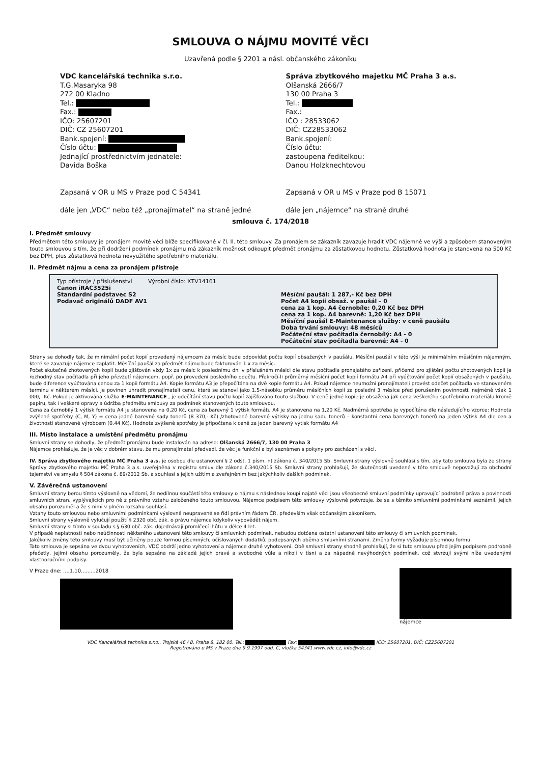SMLOUVA O NÁJMU MOVITÉ VĚCI
Uzavřená podle § 2201 a násl. občanského zákoníku
VDC kancelářská technika s.r.o.
T.G.Masaryka 98
272 00 Kladno
Tel.:
Fax.:
IČO: 25607201
DIČ: CZ 25607201
Bank.spojení:
Číslo účtu:
Jednající prostřednictvím jednatele:
Davida Boška
Zapsaná v OR u MS v Praze pod C 54341
dále jen „VDC“ nebo též „pronajímatel“ na straně jedné
Správa zbytkového majetku MČ Praha 3 a.s.
Olšanská 2666/7
130 00 Praha 3
Tel.:
Fax.:
IČO : 28533062
DIČ: CZ28533062
Bank.spojení:
Číslo účtu:
zastoupena ředitelkou:
Danou Holzknechtovou
Zapsaná v OR u MS v Praze pod B 15071
dále jen „nájemce“ na straně druhé
smlouva č. 174/2018
I. Předmět smlouvy
Předmětem této smlouvy je pronájem movité věci blíže specifikované v čl. II. této smlouvy. Za pronájem se zákazník zavazuje hradit VDC nájemné ve výši a způsobem stanoveným touto smlouvou s tím, že při dodržení podmínek pronájmu má zákazník možnost odkoupit předmět pronájmu za zůstatkovou hodnotu. Zůstatková hodnota je stanovena na 500 Kč bez DPH, plus zůstatková hodnota nevyužitého spotřebního materiálu.
II. Předmět nájmu a cena za pronájem přístroje
Typ přístroje / příslušenství Výrobní číslo: XTV14161
Canon iRAC3525i
Standardní podstavec S2
Podavač originálů DADF AV1
Měsíční paušál: 1 287,- Kč bez DPH
Počet A4 kopií obsaž. v paušál – 0
cena za 1 kop. A4 černobíle: 0,20 Kč bez DPH
cena za 1 kop. A4 barevně: 1,20 Kč bez DPH
Měsíční paušál E-Maintenance služby: v ceně paušálu
Doba trvání smlouvy: 48 měsíců
Počáteční stav počítadla černobílý: A4 - 0
Počáteční stav počítadla barevné: A4 - 0
Strany se dohodly tak, že minimální počet kopií provedený nájemcem za měsíc bude odpovídat počtu kopií obsažených v paušálu. Měsíční paušál v této výši je minimálním měsíčním nájemným, které se zavazuje nájemce zaplatit. Měsíční paušál za předmět nájmu bude fakturován 1 x za měsíc.
Počet skutečně zhotovených kopií bude zjišťován vždy 1x za měsíc k poslednímu dni v příslušném měsíci dle stavu počítadla pronajatého zařízení, přičemž pro zjištění počtu zhotovených kopií je rozhodný stav počítadla při jeho převzetí nájemcem, popř. po provedení posledního odečtu. Překročí-li průměrný měsíční počet kopií formátu A4 při vyúčtování počet kopií obsažených v paušálu, bude diference vyúčtována cenou za 1 kopii formátu A4. Kopie formátu A3 je přepočítána na dvě kopie formátu A4. Pokud nájemce neumožní pronajímateli provést odečet počítadla ve stanoveném termínu v některém měsíci, je povinen uhradit pronajímateli cenu, která se stanoví jako 1,5-násobku průměru měsíčních kopií za poslední 3 měsíce před porušením povinnosti, nejméně však 1 000,- Kč. Pokud je aktivována služba E-MAINTENANCE , je odečítání stavu počtu kopií zajišťováno touto službou. V ceně jedné kopie je obsažena jak cena veškerého spotřebního materiálu kromě papíru, tak i veškeré opravy a údržba předmětu smlouvy za podmínek stanovených touto smlouvou.
Cena za černobílý 1 výtisk formátu A4 je stanovena na 0,20 Kč, cena za barevný 1 výtisk formátu A4 je stanovena na 1,20 Kč. Nadměrná spotřeba je vypočítána dle následujícího vzorce: Hodnota zvýšené spotřeby (C, M, Y) = cena jedné barevné sady tonerů (8 370,- Kč) /zhotovené barevné výtisky na jednu sadu tonerů – konstantní cena barevných tonerů na jeden výtisk A4 dle cen a životnosti stanovené výrobcem (0,44 Kč). Hodnota zvýšené spotřeby je připočtena k ceně za jeden barevný výtisk formátu A4
III. Místo instalace a umístění předmětu pronájmu
Smluvní strany se dohodly, že předmět pronájmu bude instalován na adrese: Olšanská 2666/7, 130 00 Praha 3
Nájemce prohlašuje, že je věc v dobrém stavu, že mu pronajímatel předvedl, že věc je funkční a byl seznámen s pokyny pro zacházení s věcí.
IV. Správa zbytkového majetku MČ Praha 3 a.s. je osobou dle ustanovení § 2 odst. 1 písm. n) zákona č. 340/2015 Sb. Smluvní strany výslovně souhlasí s tím, aby tato smlouva byla ze strany Správy zbytkového majetku MČ Praha 3 a.s. uveřejněna v registru smluv dle zákona č.340/2015 Sb. Smluvní strany prohlašují, že skutečnosti uvedené v této smlouvě nepovažují za obchodní tajemství ve smyslu § 504 zákona č. 89/2012 Sb. a souhlasí s jejich užitím a zveřejněním bez jakýchkoliv dalších podmínek.
V. Závěrečná ustanovení
Smluvní strany berou tímto výslovně na vědomí, že nedílnou součástí této smlouvy o nájmu s následnou koupí najaté věci jsou všeobecné smluvní podmínky upravující podrobně práva a povinnosti smluvních stran, vyplývajících pro ně z právního vztahu založeného touto smlouvou. Nájemce podpisem této smlouvy výslovně potvrzuje, že se s těmito smluvními podmínkami seznámil, jejich obsahu porozuměl a že s nimi v plném rozsahu souhlasí.
Vztahy touto smlouvou nebo smluvními podmínkami výslovně neupravené se řídí právním řádem ČR, především však občanským zákoníkem.
Smluvní strany výslovně vylučují použití § 2320 obč. zák. o právu nájemce kdykoliv vypovědět nájem.
Smluvní strany si tímto v souladu s § 630 obč. zák. dojednávají promlčecí lhůtu v délce 4 let.
V případě neplatnosti nebo neúčinnosti některého ustanovení této smlouvy či smluvních podmínek, nebudou dotčena ostatní ustanovení této smlouvy či smluvních podmínek.
Jakékoliv změny této smlouvy musí být učiněny pouze formou písemných, očíslovaných dodatků, podepsaných oběma smluvními stranami. Změna formy vyžaduje písemnou formu.
Tato smlouva je sepsána ve dvou vyhotoveních, VDC obdrží jedno vyhotovení a nájemce druhé vyhotovení. Obě smluvní strany shodně prohlašují, že si tuto smlouvu před jejím podpisem podrobně přečetly, jejími obsahu porozuměly, že byla sepsána na základě jejich pravé a svobodné vůle a nikoli v tísni a za nápadně nevýhodných podmínek, což stvrzují svými níže uvedenými vlastnoručními podpisy.
V Praze dne: ....1.10.........2018
nájemce
VDC Kancelářská technika s.r.o., Trojská 46 / 8, Praha 8, 182 00. Tel.: Fax: IČO: 25607201, DIČ: CZ25607201
Registrováno u MS v Praze dne 9.9.1997 odd. C, vložka 54341.www.vdc.cz, info@vdc.cz